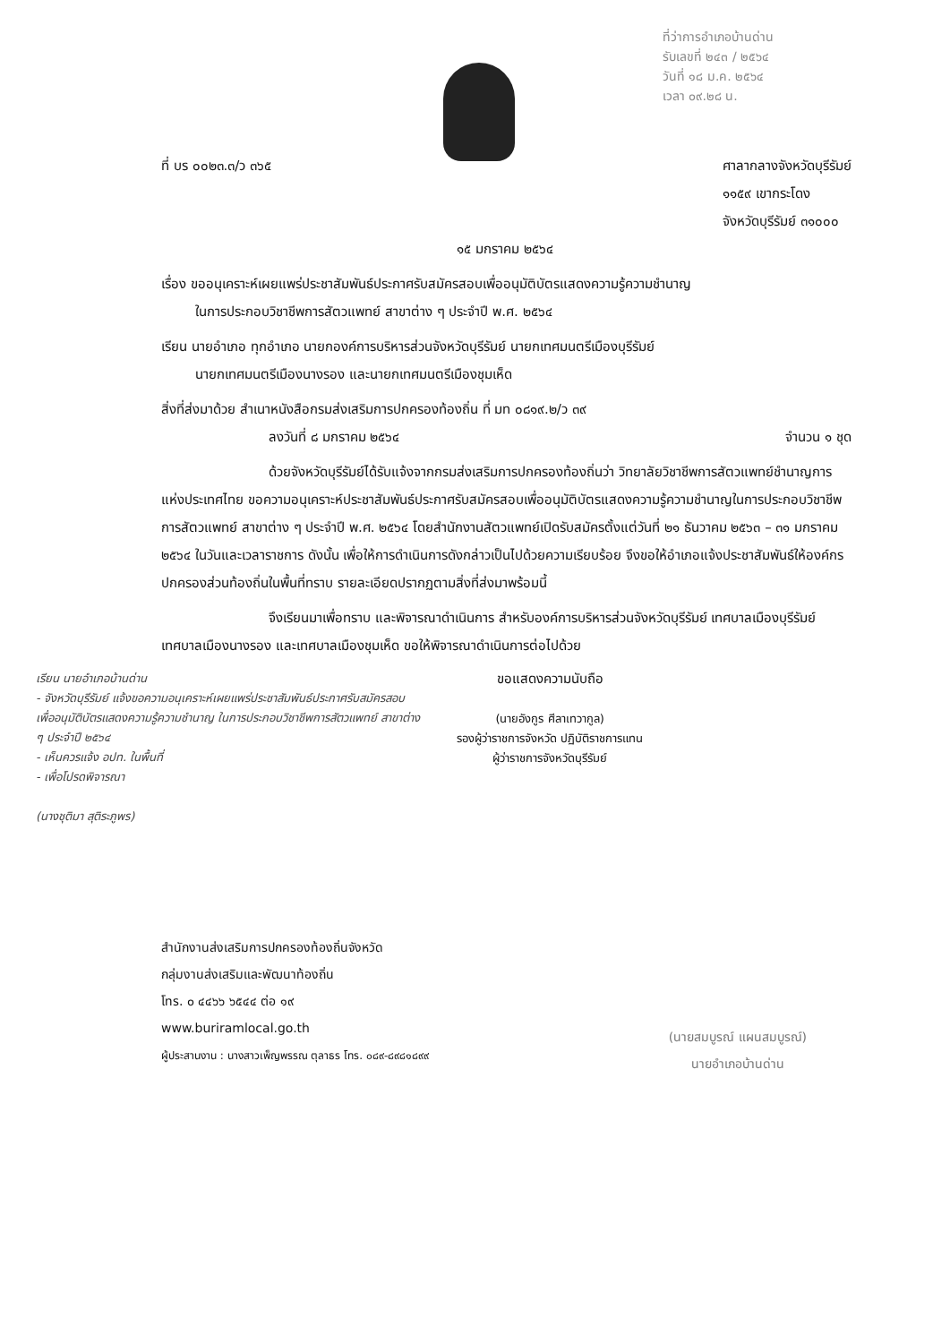ที่ว่าการอำเภอบ้านด่าน
รับเลขที่ ๒๔๓ / ๒๕๖๔
วันที่ ๑๘ ม.ค. ๒๕๖๔
เวลา ๐๙.๒๘ น.
ที่ บร ๐๐๒๓.๓/ว ๓๖๕ ศาลากลางจังหวัดบุรีรัมย์
๑๑๕๙ เขากระโดง
จังหวัดบุรีรัมย์ ๓๑๐๐๐
๑๕ มกราคม ๒๕๖๔
เรื่อง ขออนุเคราะห์เผยแพร่ประชาสัมพันธ์ประกาศรับสมัครสอบเพื่ออนุมัติบัตรแสดงความรู้ความชำนาญ
ในการประกอบวิชาชีพการสัตวแพทย์ สาขาต่าง ๆ ประจำปี พ.ศ. ๒๕๖๔
เรียน นายอำเภอ ทุกอำเภอ นายกองค์การบริหารส่วนจังหวัดบุรีรัมย์ นายกเทศมนตรีเมืองบุรีรัมย์
นายกเทศมนตรีเมืองนางรอง และนายกเทศมนตรีเมืองชุมเห็ด
สิ่งที่ส่งมาด้วย สำเนาหนังสือกรมส่งเสริมการปกครองท้องถิ่น ที่ มท ๐๘๑๙.๒/ว ๓๙
ลงวันที่ ๘ มกราคม ๒๕๖๔ จำนวน ๑ ชุด
ด้วยจังหวัดบุรีรัมย์ได้รับแจ้งจากกรมส่งเสริมการปกครองท้องถิ่นว่า วิทยาลัยวิชาชีพการสัตวแพทย์ชำนาญการแห่งประเทศไทย ขอความอนุเคราะห์ประชาสัมพันธ์ประกาศรับสมัครสอบเพื่ออนุมัติบัตรแสดงความรู้ความชำนาญในการประกอบวิชาชีพการสัตวแพทย์ สาขาต่าง ๆ ประจำปี พ.ศ. ๒๕๖๔ โดยสำนักงานสัตวแพทย์เปิดรับสมัครตั้งแต่วันที่ ๒๑ ธันวาคม ๒๕๖๓ – ๓๑ มกราคม ๒๕๖๔ ในวันและเวลาราชการ ดังนั้น เพื่อให้การดำเนินการดังกล่าวเป็นไปด้วยความเรียบร้อย จึงขอให้อำเภอแจ้งประชาสัมพันธ์ให้องค์กรปกครองส่วนท้องถิ่นในพื้นที่ทราบ รายละเอียดปรากฏตามสิ่งที่ส่งมาพร้อมนี้
จึงเรียนมาเพื่อทราบ และพิจารณาดำเนินการ สำหรับองค์การบริหารส่วนจังหวัดบุรีรัมย์ เทศบาลเมืองบุรีรัมย์ เทศบาลเมืองนางรอง และเทศบาลเมืองชุมเห็ด ขอให้พิจารณาดำเนินการต่อไปด้วย
เรียน นายอำเภอบ้านด่าน
- จังหวัดบุรีรัมย์ แจ้งขอความอนุเคราะห์เผยแพร่ประชาสัมพันธ์ประกาศรับสมัครสอบเพื่ออนุมัติบัตรแสดงความรู้ความชำนาญ ในการประกอบวิชาชีพการสัตวแพทย์ สาขาต่าง ๆ ประจำปี ๒๕๖๔
- เห็นควรแจ้ง อปท. ในพื้นที่
- เพื่อโปรดพิจารณา
(นางชุติมา สุติระภูพร)
ขอแสดงความนับถือ
(นายอังกูร ศีลาเทวากูล)
รองผู้ว่าราชการจังหวัด ปฏิบัติราชการแทน
ผู้ว่าราชการจังหวัดบุรีรัมย์
สำนักงานส่งเสริมการปกครองท้องถิ่นจังหวัด
กลุ่มงานส่งเสริมและพัฒนาท้องถิ่น
โทร. ๐ ๔๔๖๖ ๖๕๔๔ ต่อ ๑๙
www.buriramlocal.go.th
ผู้ประสานงาน : นางสาวเพ็ญพรรณ ตุลาธร โทร. ๐๘๙-๘๙๘๑๘๙๙
(นายสมบูรณ์ แผนสมบูรณ์)
นายอำเภอบ้านด่าน